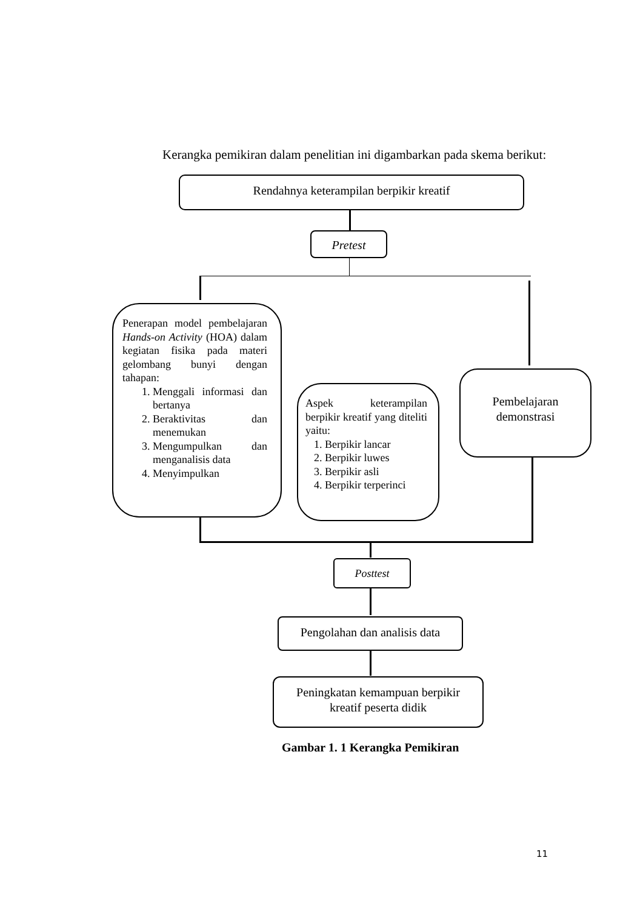Kerangka pemikiran dalam penelitian ini digambarkan pada skema berikut:
Rendahnya keterampilan berpikir kreatif
Pretest
Penerapan model pembelajaran Hands-on Activity (HOA) dalam kegiatan fisika pada materi gelombang bunyi dengan tahapan:
1. Menggali informasi dan bertanya
2. Beraktivitas dan menemukan
3. Mengumpulkan dan menganalisis data
4. Menyimpulkan
Aspek keterampilan berpikir kreatif yang diteliti yaitu:
1. Berpikir lancar
2. Berpikir luwes
3. Berpikir asli
4. Berpikir terperinci
Pembelajaran
demonstrasi
Posttest
Pengolahan dan analisis data
Peningkatan kemampuan berpikir
kreatif peserta didik
Gambar 1. 1 Kerangka Pemikiran
11